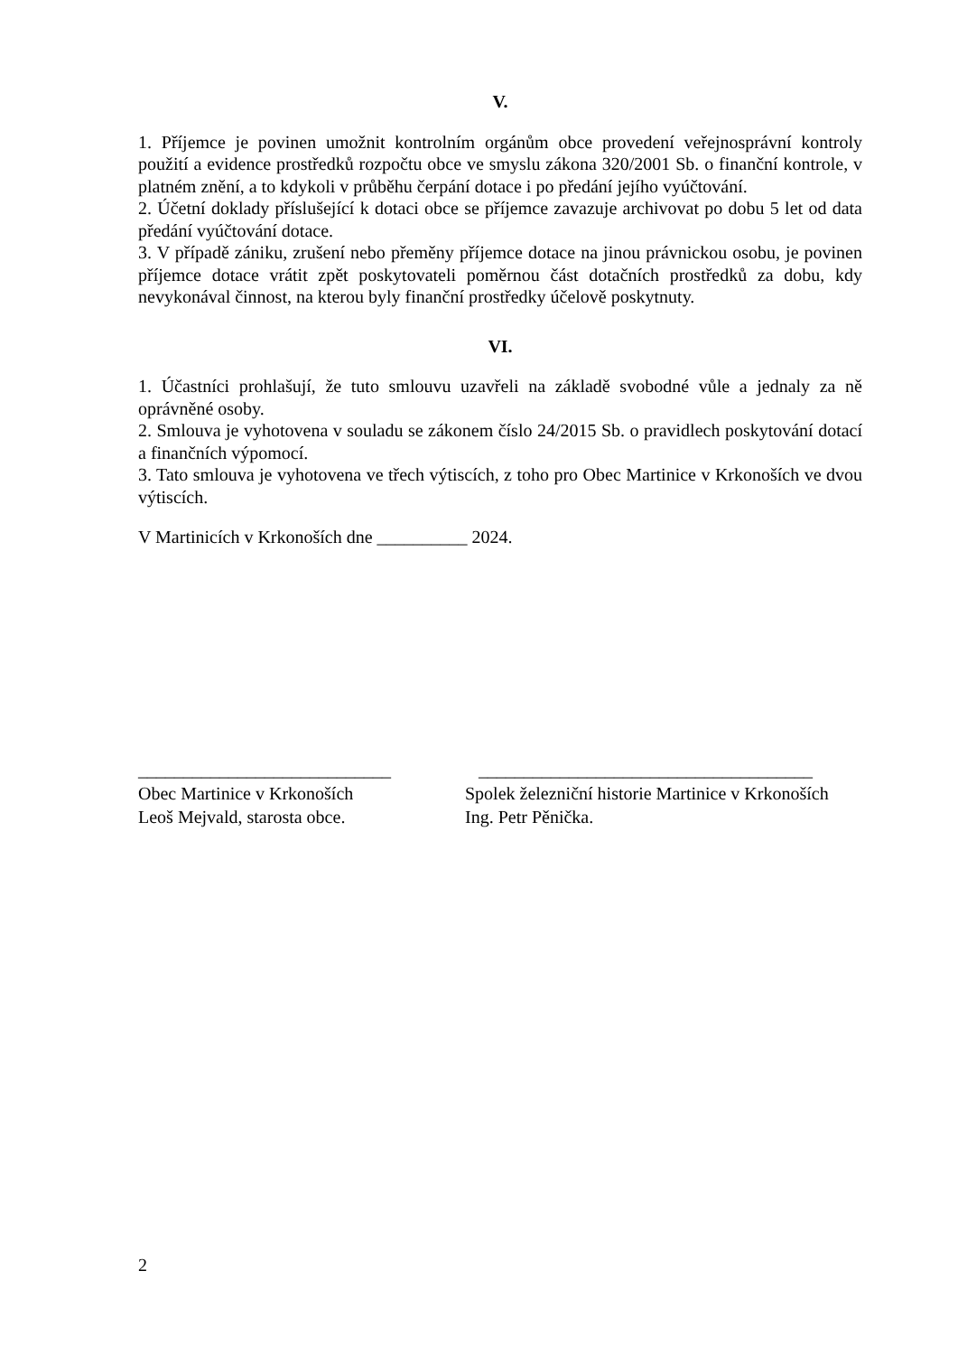V.
1. Příjemce je povinen umožnit kontrolním orgánům obce provedení veřejnosprávní kontroly použití a evidence prostředků rozpočtu obce ve smyslu zákona 320/2001 Sb. o finanční kontrole, v platném znění, a to kdykoli v průběhu čerpání dotace i po předání jejího vyúčtování.
2. Účetní doklady příslušející k dotaci obce se příjemce zavazuje archivovat po dobu 5 let od data předání vyúčtování dotace.
3. V případě zániku, zrušení nebo přeměny příjemce dotace na jinou právnickou osobu, je povinen příjemce dotace vrátit zpět poskytovateli poměrnou část dotačních prostředků za dobu, kdy nevykonával činnost, na kterou byly finanční prostředky účelově poskytnuty.
VI.
1. Účastníci prohlašují, že tuto smlouvu uzavřeli na základě svobodné vůle a jednaly za ně oprávněné osoby.
2. Smlouva je vyhotovena v souladu se zákonem číslo 24/2015 Sb. o pravidlech poskytování dotací a finančních výpomocí.
3. Tato smlouva je vyhotovena ve třech výtiscích, z toho pro Obec Martinice v Krkonoších ve dvou výtiscích.
V Martinicích v Krkonoších dne __________ 2024.
____________________________
Obec Martinice v Krkonoších
Leoš Mejvald, starosta obce.
_____________________________________
Spolek železniční historie Martinice v Krkonoších
Ing. Petr Pěnička.
2